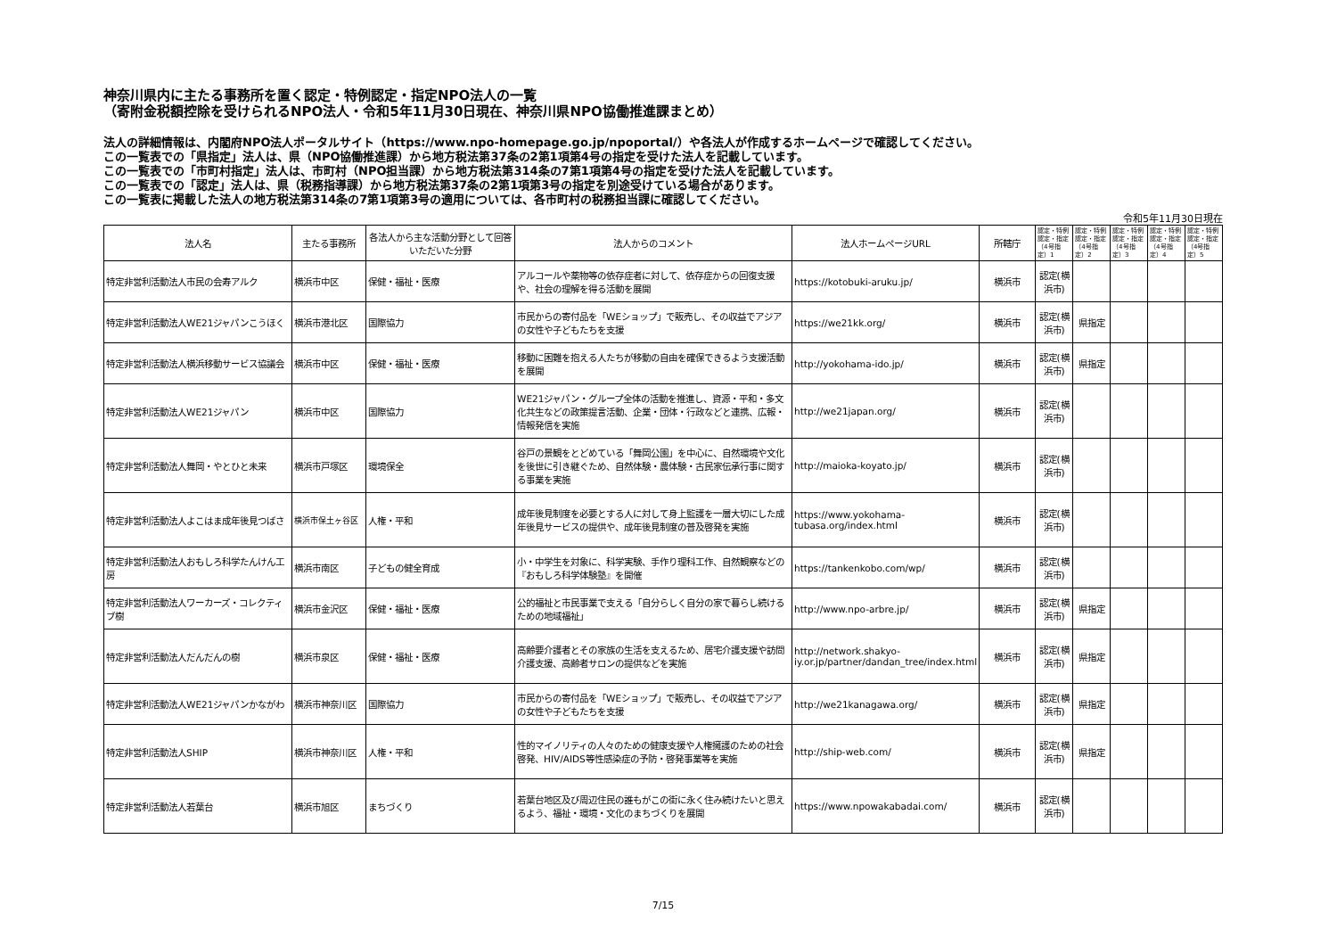神奈川県内に主たる事務所を置く認定・特例認定・指定NPO法人の一覧
（寄附金税額控除を受けられるNPO法人・令和5年11月30日現在、神奈川県NPO協働推進課まとめ）
法人の詳細情報は、内閣府NPO法人ポータルサイト（https://www.npo-homepage.go.jp/npoportal/）や各法人が作成するホームページで確認してください。
この一覧表での「県指定」法人は、県（NPO協働推進課）から地方税法第37条の2第1項第4号の指定を受けた法人を記載しています。
この一覧表での「市町村指定」法人は、市町村（NPO担当課）から地方税法第314条の7第1項第4号の指定を受けた法人を記載しています。
この一覧表での「認定」法人は、県（税務指導課）から地方税法第37条の2第1項第3号の指定を別途受けている場合があります。
この一覧表に掲載した法人の地方税法第314条の7第1項第3号の適用については、各市町村の税務担当課に確認してください。
令和5年11月30日現在
| 法人名 | 主たる事務所 | 各法人から主な活動分野として回答いただいた分野 | 法人からのコメント | 法人ホームページURL | 所轄庁 | 認定・特例認定・指定（4号指定）1 | 認定・特例認定・指定（4号指定）2 | 認定・特例認定・指定（4号指定）3 | 認定・特例認定・指定（4号指定）4 | 認定・特例認定・指定（4号指定）5 |
| --- | --- | --- | --- | --- | --- | --- | --- | --- | --- | --- |
| 特定非営利活動法人市民の会寿アルク | 横浜市中区 | 保健・福祉・医療 | アルコールや薬物等の依存症者に対して、依存症からの回復支援や、社会の理解を得る活動を展開 | https://kotobuki-aruku.jp/ | 横浜市 | 認定(横浜市) | | | | |
| 特定非営利活動法人WE21ジャパンこうほく | 横浜市港北区 | 国際協力 | 市民からの寄付品を「WEショップ」で販売し、その収益でアジアの女性や子どもたちを支援 | https://we21kk.org/ | 横浜市 | 認定(横浜市) | 県指定 | | | |
| 特定非営利活動法人横浜移動サービス協議会 | 横浜市中区 | 保健・福祉・医療 | 移動に困難を抱える人たちが移動の自由を確保できるよう支援活動を展開 | http://yokohama-ido.jp/ | 横浜市 | 認定(横浜市) | 県指定 | | | |
| 特定非営利活動法人WE21ジャパン | 横浜市中区 | 国際協力 | WE21ジャパン・グループ全体の活動を推進し、資源・平和・多文化共生などの政策提言活動、企業・団体・行政などと連携、広報・情報発信を実施 | http://we21japan.org/ | 横浜市 | 認定(横浜市) | | | | |
| 特定非営利活動法人舞岡・やとひと未来 | 横浜市戸塚区 | 環境保全 | 谷戸の景観をとどめている「舞岡公園」を中心に、自然環境や文化を後世に引き継ぐため、自然体験・農体験・古民家伝承行事に関する事業を実施 | http://maioka-koyato.jp/ | 横浜市 | 認定(横浜市) | | | | |
| 特定非営利活動法人よこはま成年後見つばさ | 横浜市保土ヶ谷区 | 人権・平和 | 成年後見制度を必要とする人に対して身上監護を一層大切にした成年後見サービスの提供や、成年後見制度の普及啓発を実施 | https://www.yokohama-tubasa.org/index.html | 横浜市 | 認定(横浜市) | | | | |
| 特定非営利活動法人おもしろ科学たんけん工房 | 横浜市南区 | 子どもの健全育成 | 小・中学生を対象に、科学実験、手作り理科工作、自然観察などの『おもしろ科学体験塾』を開催 | https://tankenkobo.com/wp/ | 横浜市 | 認定(横浜市) | | | | |
| 特定非営利活動法人ワーカーズ・コレクティブ樹 | 横浜市金沢区 | 保健・福祉・医療 | 公的福祉と市民事業で支える「自分らしく自分の家で暮らし続けるための地域福祉」 | http://www.npo-arbre.jp/ | 横浜市 | 認定(横浜市) | 県指定 | | | |
| 特定非営利活動法人だんだんの樹 | 横浜市泉区 | 保健・福祉・医療 | 高齢要介護者とその家族の生活を支えるため、居宅介護支援や訪問介護支援、高齢者サロンの提供などを実施 | http://network.shakyo-iy.or.jp/partner/dandan_tree/index.html | 横浜市 | 認定(横浜市) | 県指定 | | | |
| 特定非営利活動法人WE21ジャパンかながわ | 横浜市神奈川区 | 国際協力 | 市民からの寄付品を「WEショップ」で販売し、その収益でアジアの女性や子どもたちを支援 | http://we21kanagawa.org/ | 横浜市 | 認定(横浜市) | 県指定 | | | |
| 特定非営利活動法人SHIP | 横浜市神奈川区 | 人権・平和 | 性的マイノリティの人々のための健康支援や人権擁護のための社会啓発、HIV/AIDS等性感染症の予防・啓発事業等を実施 | http://ship-web.com/ | 横浜市 | 認定(横浜市) | 県指定 | | | |
| 特定非営利活動法人若葉台 | 横浜市旭区 | まちづくり | 若葉台地区及び周辺住民の誰もがこの街に永く住み続けたいと思えるよう、福祉・環境・文化のまちづくりを展開 | https://www.npowakabadai.com/ | 横浜市 | 認定(横浜市) | | | | |
7/15